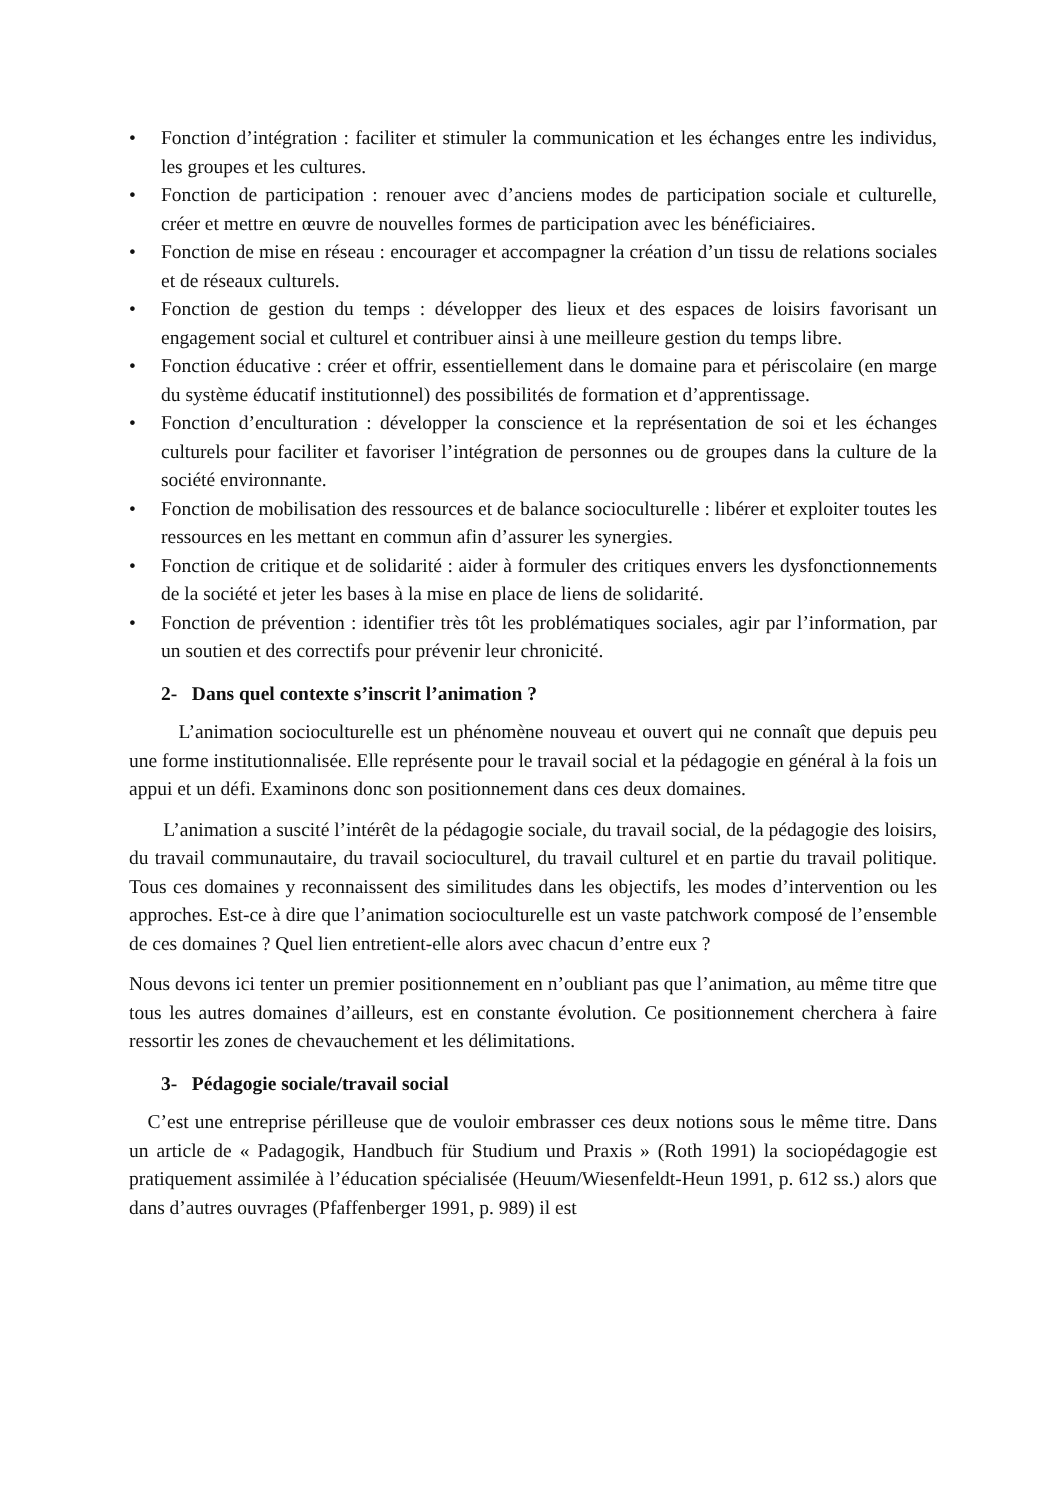• Fonction d’intégration : faciliter et stimuler la communication et les échanges entre les individus, les groupes et les cultures.
• Fonction de participation : renouer avec d’anciens modes de participation sociale et culturelle, créer et mettre en œuvre de nouvelles formes de participation avec les bénéficiaires.
• Fonction de mise en réseau : encourager et accompagner la création d’un tissu de relations sociales et de réseaux culturels.
• Fonction de gestion du temps : développer des lieux et des espaces de loisirs favorisant un engagement social et culturel et contribuer ainsi à une meilleure gestion du temps libre.
• Fonction éducative : créer et offrir, essentiellement dans le domaine para et périscolaire (en marge du système éducatif institutionnel) des possibilités de formation et d’apprentissage.
• Fonction d’enculturation : développer la conscience et la représentation de soi et les échanges culturels pour faciliter et favoriser l’intégration de personnes ou de groupes dans la culture de la société environnante.
• Fonction de mobilisation des ressources et de balance socioculturelle : libérer et exploiter toutes les ressources en les mettant en commun afin d’assurer les synergies.
• Fonction de critique et de solidarité : aider à formuler des critiques envers les dysfonctionnements de la société et jeter les bases à la mise en place de liens de solidarité.
• Fonction de prévention : identifier très tôt les problématiques sociales, agir par l’information, par un soutien et des correctifs pour prévenir leur chronicité.
2- Dans quel contexte s’inscrit l’animation ?
L’animation socioculturelle est un phénomène nouveau et ouvert qui ne connaît que depuis peu une forme institutionnalisée. Elle représente pour le travail social et la pédagogie en général à la fois un appui et un défi. Examinons donc son positionnement dans ces deux domaines.
L’animation a suscité l’intérêt de la pédagogie sociale, du travail social, de la pédagogie des loisirs, du travail communautaire, du travail socioculturel, du travail culturel et en partie du travail politique. Tous ces domaines y reconnaissent des similitudes dans les objectifs, les modes d’intervention ou les approches. Est-ce à dire que l’animation socioculturelle est un vaste patchwork composé de l’ensemble de ces domaines ? Quel lien entretient-elle alors avec chacun d’entre eux ?
Nous devons ici tenter un premier positionnement en n’oubliant pas que l’animation, au même titre que tous les autres domaines d’ailleurs, est en constante évolution. Ce positionnement cherchera à faire ressortir les zones de chevauchement et les délimitations.
3- Pédagogie sociale/travail social
C’est une entreprise périlleuse que de vouloir embrasser ces deux notions sous le même titre. Dans un article de « Padagogik, Handbuch für Studium und Praxis » (Roth 1991) la sociopédagogie est pratiquement assimilée à l’éducation spécialisée (Heuum/Wiesenfeldt-Heun 1991, p. 612 ss.) alors que dans d’autres ouvrages (Pfaffenberger 1991, p. 989) il est